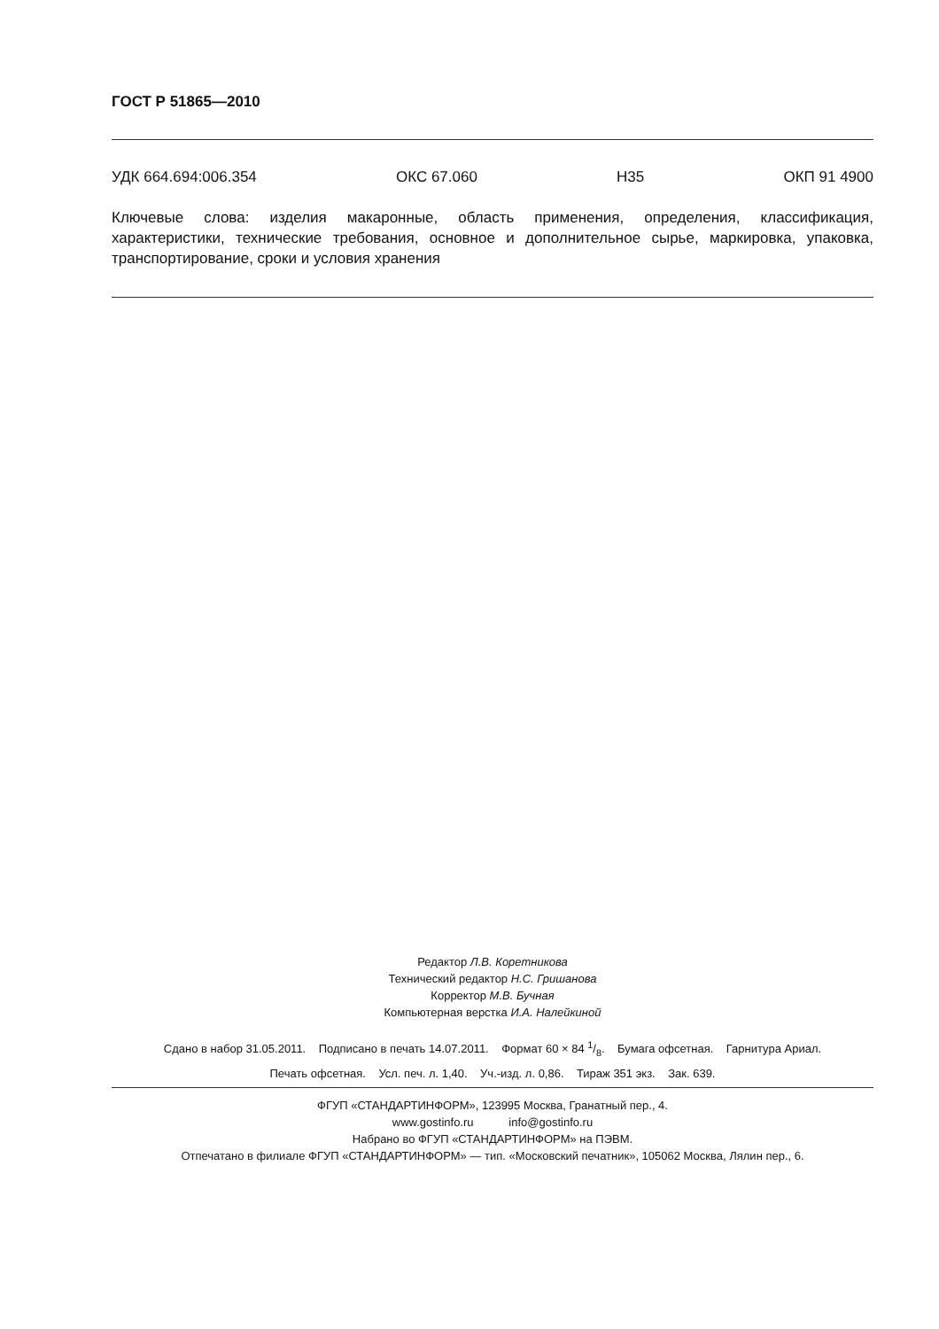ГОСТ Р 51865—2010
УДК 664.694:006.354 ОКС 67.060 Н35 ОКП 91 4900
Ключевые слова: изделия макаронные, область применения, определения, классификация, характеристики, технические требования, основное и дополнительное сырье, маркировка, упаковка, транспортирование, сроки и условия хранения
Редактор Л.В. Коретникова
Технический редактор Н.С. Гришанова
Корректор М.В. Бучная
Компьютерная верстка И.А. Налейкиной
Сдано в набор 31.05.2011. Подписано в печать 14.07.2011. Формат 60 × 84 1/8. Бумага офсетная. Гарнитура Ариал.
Печать офсетная. Усл. печ. л. 1,40. Уч.-изд. л. 0,86. Тираж 351 экз. Зак. 639.
ФГУП «СТАНДАРТИНФОРМ», 123995 Москва, Гранатный пер., 4.
www.gostinfo.ru info@gostinfo.ru
Набрано во ФГУП «СТАНДАРТИНФОРМ» на ПЭВМ.
Отпечатано в филиале ФГУП «СТАНДАРТИНФОРМ» — тип. «Московский печатник», 105062 Москва, Лялин пер., 6.